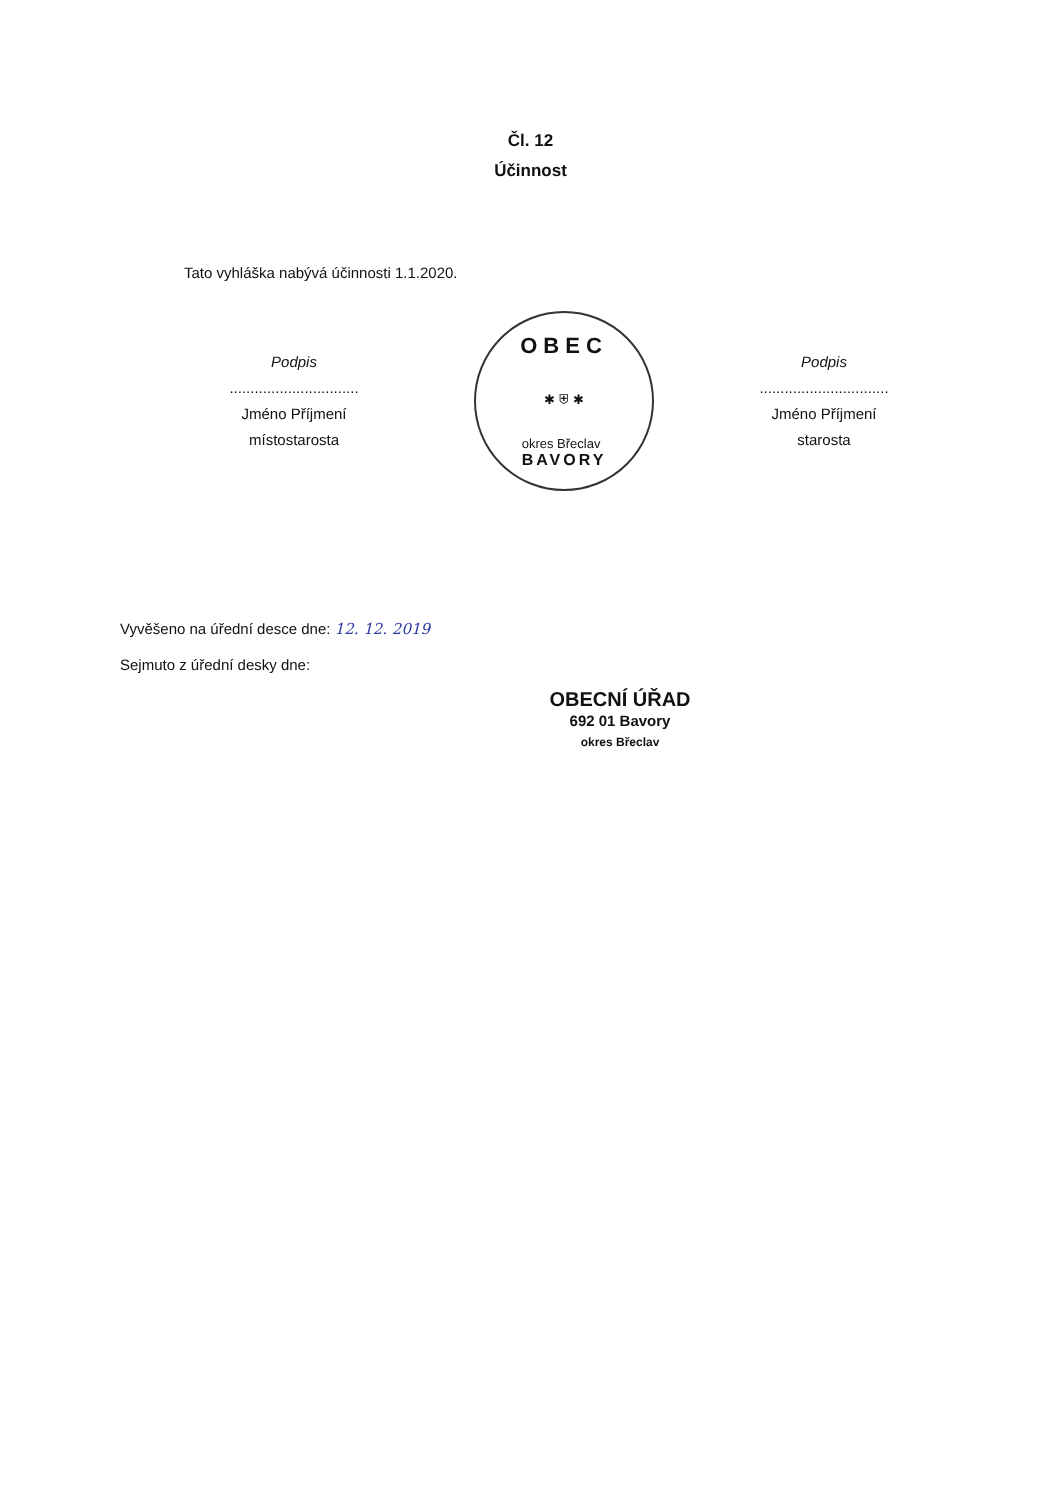Čl. 12
Účinnost
Tato vyhláška nabývá účinnosti 1.1.2020.
Podpis
...............................
Jméno Příjmení
místostarosta
OBEC
✱ ⛨ ✱
okres Břeclav
BAVORY
Podpis
...............................
Jméno Příjmení
starosta
Vyvěšeno na úřední desce dne: 12. 12. 2019
Sejmuto z úřední desky dne:
OBECNÍ ÚŘAD
692 01 Bavory
okres Břeclav